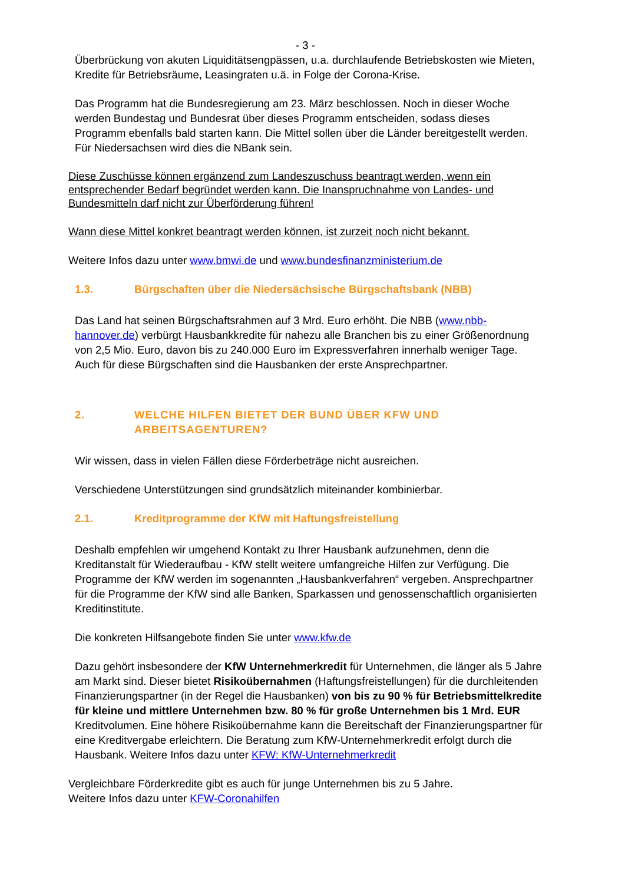- 3 -
Überbrückung von akuten Liquiditätsengpässen, u.a. durchlaufende Betriebskosten wie Mieten, Kredite für Betriebsräume, Leasingraten u.ä. in Folge der Corona-Krise.
Das Programm hat die Bundesregierung am 23. März beschlossen. Noch in dieser Woche werden Bundestag und Bundesrat über dieses Programm entscheiden, sodass dieses Programm ebenfalls bald starten kann. Die Mittel sollen über die Länder bereitgestellt werden. Für Niedersachsen wird dies die NBank sein.
Diese Zuschüsse können ergänzend zum Landeszuschuss beantragt werden, wenn ein entsprechender Bedarf begründet werden kann. Die Inanspruchnahme von Landes- und Bundesmitteln darf nicht zur Überförderung führen!
Wann diese Mittel konkret beantragt werden können, ist zurzeit noch nicht bekannt.
Weitere Infos dazu unter www.bmwi.de und www.bundesfinanzministerium.de
1.3. Bürgschaften über die Niedersächsische Bürgschaftsbank (NBB)
Das Land hat seinen Bürgschaftsrahmen auf 3 Mrd. Euro erhöht. Die NBB (www.nbb-hannover.de) verbürgt Hausbankkredite für nahezu alle Branchen bis zu einer Größenordnung von 2,5 Mio. Euro, davon bis zu 240.000 Euro im Expressverfahren innerhalb weniger Tage. Auch für diese Bürgschaften sind die Hausbanken der erste Ansprechpartner.
2. WELCHE HILFEN BIETET DER BUND ÜBER KFW UND ARBEITSAGENTUREN?
Wir wissen, dass in vielen Fällen diese Förderbeträge nicht ausreichen.
Verschiedene Unterstützungen sind grundsätzlich miteinander kombinierbar.
2.1. Kreditprogramme der KfW mit Haftungsfreistellung
Deshalb empfehlen wir umgehend Kontakt zu Ihrer Hausbank aufzunehmen, denn die Kreditanstalt für Wiederaufbau - KfW stellt weitere umfangreiche Hilfen zur Verfügung. Die Programme der KfW werden im sogenannten „Hausbankverfahren“ vergeben. Ansprechpartner für die Programme der KfW sind alle Banken, Sparkassen und genossenschaftlich organisierten Kreditinstitute.
Die konkreten Hilfsangebote finden Sie unter www.kfw.de
Dazu gehört insbesondere der KfW Unternehmerkredit für Unternehmen, die länger als 5 Jahre am Markt sind. Dieser bietet Risikoübernahmen (Haftungsfreistellungen) für die durchleitenden Finanzierungspartner (in der Regel die Hausbanken) von bis zu 90 % für Betriebsmittelkredite für kleine und mittlere Unternehmen bzw. 80 % für große Unternehmen bis 1 Mrd. EUR Kreditvolumen. Eine höhere Risikoübernahme kann die Bereitschaft der Finanzierungspartner für eine Kreditvergabe erleichtern. Die Beratung zum KfW-Unternehmerkredit erfolgt durch die Hausbank. Weitere Infos dazu unter KFW: KfW-Unternehmerkredit
Vergleichbare Förderkredite gibt es auch für junge Unternehmen bis zu 5 Jahre.
Weitere Infos dazu unter KFW-Coronahilfen